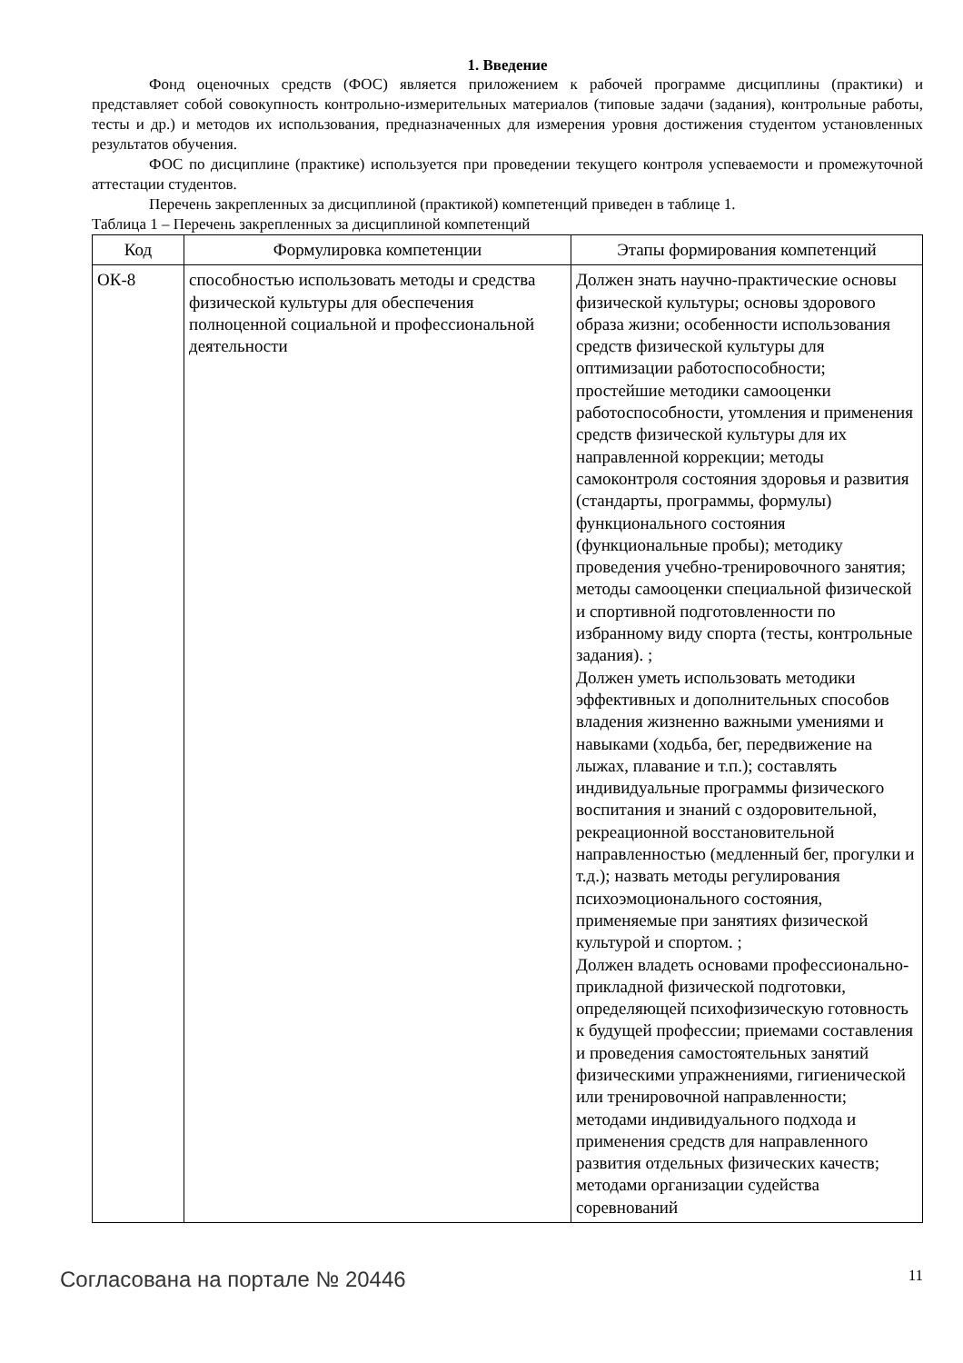1. Введение
Фонд оценочных средств (ФОС) является приложением к рабочей программе дисциплины (практики) и представляет собой совокупность контрольно-измерительных материалов (типовые задачи (задания), контрольные работы, тесты и др.) и методов их использования, предназначенных для измерения уровня достижения студентом установленных результатов обучения.
ФОС по дисциплине (практике) используется при проведении текущего контроля успеваемости и промежуточной аттестации студентов.
Перечень закрепленных за дисциплиной (практикой) компетенций приведен в таблице 1.
Таблица 1 – Перечень закрепленных за дисциплиной компетенций
| Код | Формулировка компетенции | Этапы формирования компетенций |
| --- | --- | --- |
| ОК-8 | способностью использовать методы и средства физической культуры для обеспечения полноценной социальной и профессиональной деятельности | Должен знать научно-практические основы физической культуры; основы здорового образа жизни; особенности использования средств физической культуры для оптимизации работоспособности; простейшие методики самооценки работоспособности, утомления и применения средств физической культуры для их направленной коррекции; методы самоконтроля состояния здоровья и развития (стандарты, программы, формулы) функционального состояния (функциональные пробы); методику проведения учебно-тренировочного занятия; методы самооценки специальной физической и спортивной подготовленности по избранному виду спорта (тесты, контрольные задания). ; Должен уметь использовать методики эффективных и дополнительных способов владения жизненно важными умениями и навыками (ходьба, бег, передвижение на лыжах, плавание и т.п.); составлять индивидуальные программы физического воспитания и знаний с оздоровительной, рекреационной восстановительной направленностью (медленный бег, прогулки и т.д.); назвать методы регулирования психоэмоционального состояния, применяемые при занятиях физической культурой и спортом. ; Должен владеть основами профессионально-прикладной физической подготовки, определяющей психофизическую готовность к будущей профессии; приемами составления и проведения самостоятельных занятий физическими упражнениями, гигиенической или тренировочной направленности; методами индивидуального подхода и применения средств для направленного развития отдельных физических качеств; методами организации судейства соревнований |
Согласована на портале № 20446 11